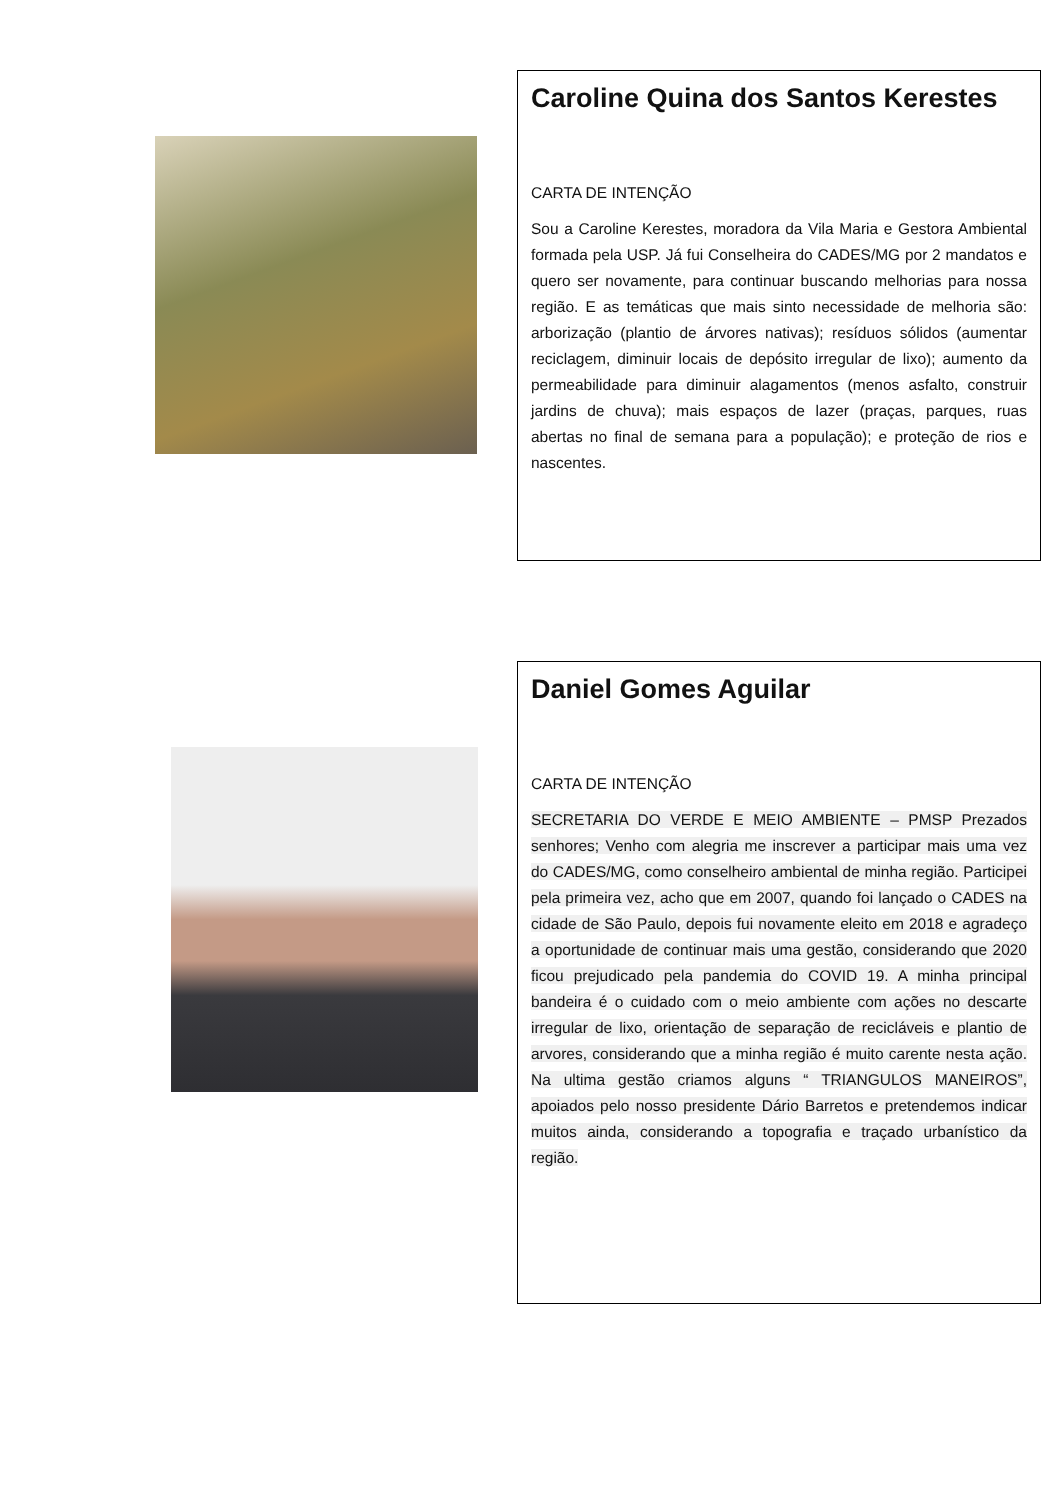Caroline Quina dos Santos Kerestes
CARTA DE INTENÇÃO
Sou a Caroline Kerestes, moradora da Vila Maria e Gestora Ambiental formada pela USP. Já fui Conselheira do CADES/MG por 2 mandatos e quero ser novamente, para continuar buscando melhorias para nossa região. E as temáticas que mais sinto necessidade de melhoria são: arborização (plantio de árvores nativas); resíduos sólidos (aumentar reciclagem, diminuir locais de depósito irregular de lixo); aumento da permeabilidade para diminuir alagamentos (menos asfalto, construir jardins de chuva); mais espaços de lazer (praças, parques, ruas abertas no final de semana para a população); e proteção de rios e nascentes.
Daniel Gomes Aguilar
CARTA DE INTENÇÃO
SECRETARIA DO VERDE E MEIO AMBIENTE – PMSP Prezados senhores; Venho com alegria me inscrever a participar mais uma vez do CADES/MG, como conselheiro ambiental de minha região. Participei pela primeira vez, acho que em 2007, quando foi lançado o CADES na cidade de São Paulo, depois fui novamente eleito em 2018 e agradeço a oportunidade de continuar mais uma gestão, considerando que 2020 ficou prejudicado pela pandemia do COVID 19. A minha principal bandeira é o cuidado com o meio ambiente com ações no descarte irregular de lixo, orientação de separação de recicláveis e plantio de arvores, considerando que a minha região é muito carente nesta ação. Na ultima gestão criamos alguns “ TRIANGULOS MANEIROS”, apoiados pelo nosso presidente Dário Barretos e pretendemos indicar muitos ainda, considerando a topografia e traçado urbanístico da região.